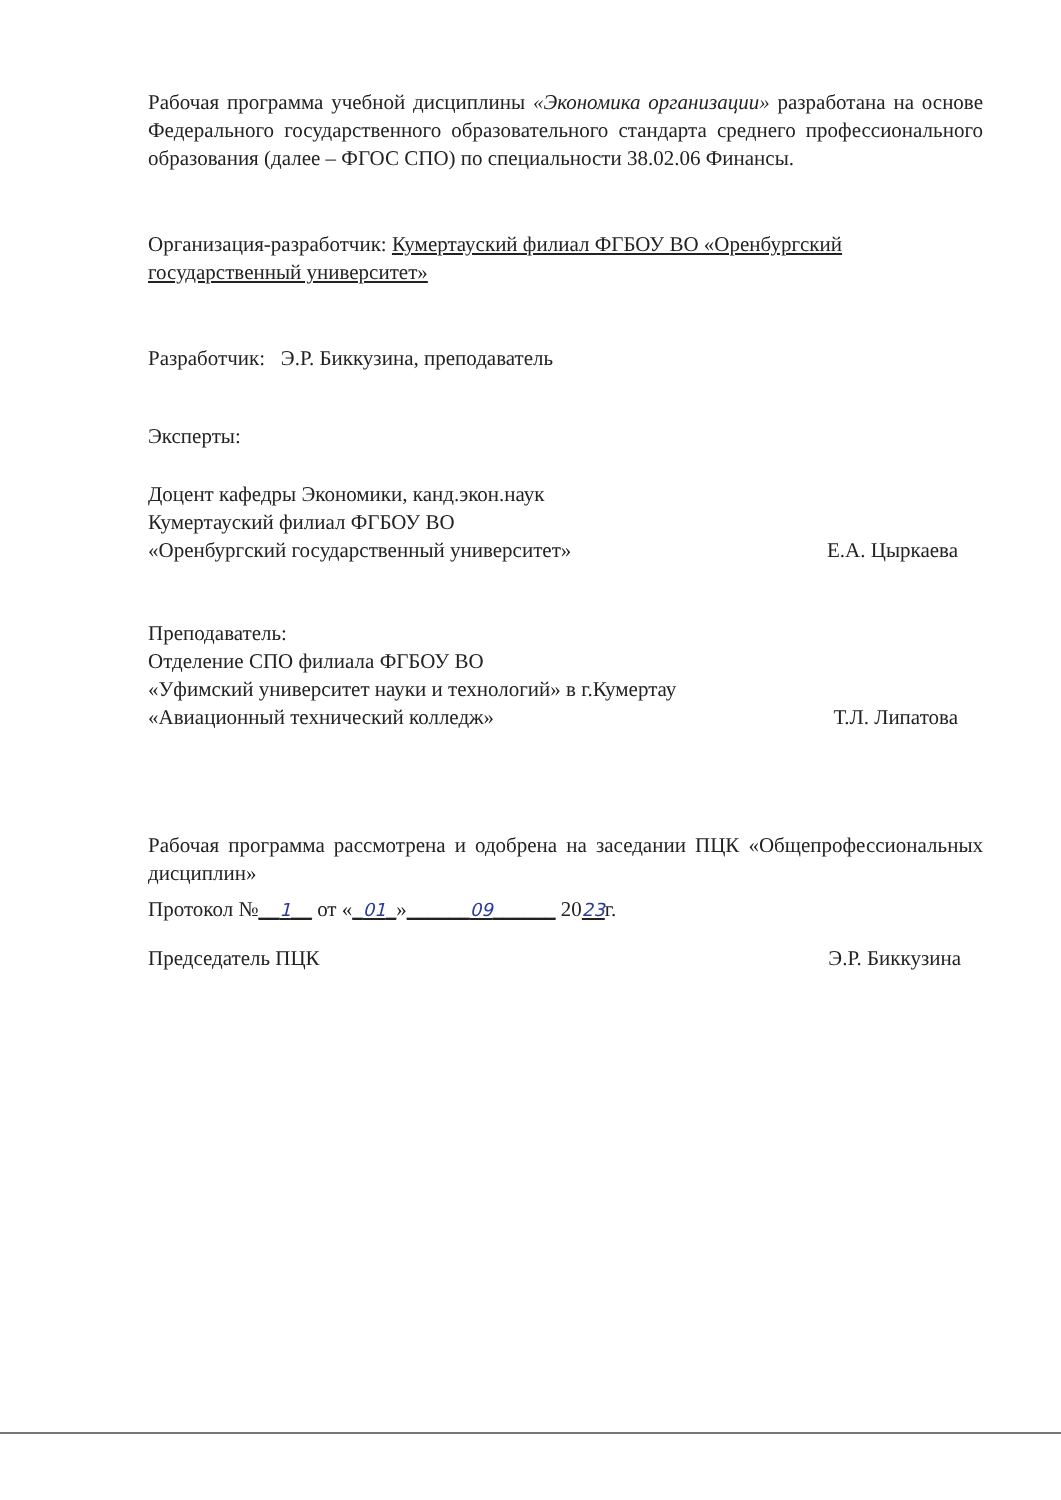Рабочая программа учебной дисциплины «Экономика организации» разработана на основе Федерального государственного образовательного стандарта среднего профессионального образования (далее – ФГОС СПО) по специальности 38.02.06 Финансы.
Организация-разработчик: Кумертауский филиал ФГБОУ ВО «Оренбургский государственный университет»
Разработчик: Э.Р. Биккузина, преподаватель
Эксперты:
Доцент кафедры Экономики, канд.экон.наук
Кумертауский филиал ФГБОУ ВО
«Оренбургский государственный университет» Е.А. Цыркаева
Преподаватель:
Отделение СПО филиала ФГБОУ ВО
«Уфимский университет науки и технологий» в г.Кумертау
«Авиационный технический колледж» Т.Л. Липатова
Рабочая программа рассмотрена и одобрена на заседании ПЦК «Общепрофессиональных дисциплин»
Протокол №__1__ от «_01_»______09______ 2023г.
Председатель ПЦК Э.Р. Биккузина